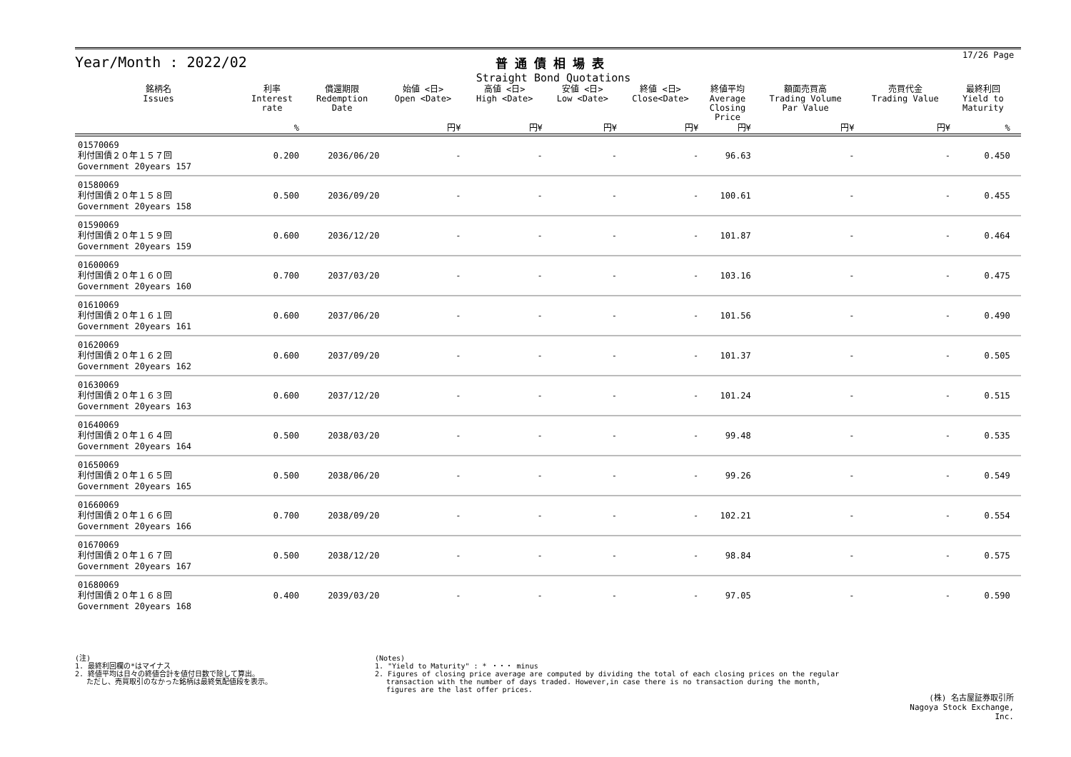Year/Month : 2022/02
普通債相場表
Straight Bond Quotations
17/26 Page
| 銘柄名 Issues | 利率 Interest rate | 償還期限 Redemption Date | 始値 <日> Open <Date> | 高値 <日> High <Date> | 安値 <日> Low <Date> | 終値 <日> Close<Date> | 終値平均 Average Closing Price | 額面売買高 Trading Volume Par Value | 売買代金 Trading Value | 最終利回 Yield to Maturity | |
| --- | --- | --- | --- | --- | --- | --- | --- | --- | --- | --- | --- |
| | % | | 円¥ | 円¥ | 円¥ | 円¥ | 円¥ | 円¥ | 円¥ | % | |
| 01570069 利付国債２０年１５７回 Government 20years 157 | 0.200 | 2036/06/20 | - | - | - | - | 96.63 | - | - | 0.450 | |
| 01580069 利付国債２０年１５８回 Government 20years 158 | 0.500 | 2036/09/20 | - | - | - | - | 100.61 | - | - | 0.455 | |
| 01590069 利付国債２０年１５９回 Government 20years 159 | 0.600 | 2036/12/20 | - | - | - | - | 101.87 | - | - | 0.464 | |
| 01600069 利付国債２０年１６０回 Government 20years 160 | 0.700 | 2037/03/20 | - | - | - | - | 103.16 | - | - | 0.475 | |
| 01610069 利付国債２０年１６１回 Government 20years 161 | 0.600 | 2037/06/20 | - | - | - | - | 101.56 | - | - | 0.490 | |
| 01620069 利付国債２０年１６２回 Government 20years 162 | 0.600 | 2037/09/20 | - | - | - | - | 101.37 | - | - | 0.505 | |
| 01630069 利付国債２０年１６３回 Government 20years 163 | 0.600 | 2037/12/20 | - | - | - | - | 101.24 | - | - | 0.515 | |
| 01640069 利付国債２０年１６４回 Government 20years 164 | 0.500 | 2038/03/20 | - | - | - | - | 99.48 | - | - | 0.535 | |
| 01650069 利付国債２０年１６５回 Government 20years 165 | 0.500 | 2038/06/20 | - | - | - | - | 99.26 | - | - | 0.549 | |
| 01660069 利付国債２０年１６６回 Government 20years 166 | 0.700 | 2038/09/20 | - | - | - | - | 102.21 | - | - | 0.554 | |
| 01670069 利付国債２０年１６７回 Government 20years 167 | 0.500 | 2038/12/20 | - | - | - | - | 98.84 | - | - | 0.575 | |
| 01680069 利付国債２０年１６８回 Government 20years 168 | 0.400 | 2039/03/20 | - | - | - | - | 97.05 | - | - | 0.590 | |
(注)
1. 最終利回欄の*はマイナス
2. 終値平均は日々の終値合計を値付日数で除して算出。
　 ただし、売買取引のなかった銘柄は最終気配値段を表示。
(Notes)
1. "Yield to Maturity" : * ・・・ minus
2. Figures of closing price average are computed by dividing the total of each closing prices on the regular
　 transaction with the number of days traded. However,in case there is no transaction during the month,
　 figures are the last offer prices.
(株) 名古屋証券取引所
Nagoya Stock Exchange, Inc.